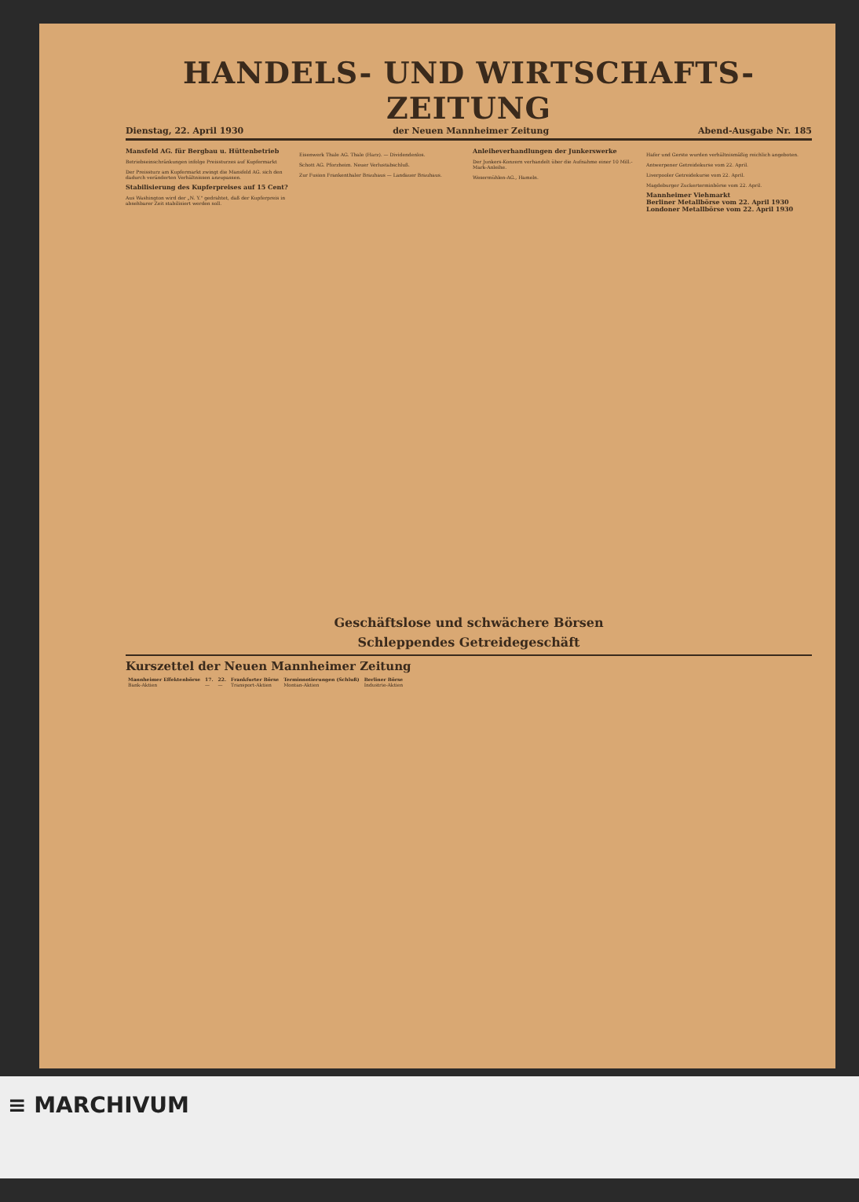HANDELS- UND WIRTSCHAFTS-ZEITUNG
Dienstag, 22. April 1930 der Neuen Mannheimer Zeitung Abend-Ausgabe Nr. 185
Mansfeld AG. für Bergbau u. Hüttenbetrieb
Betriebseinschränkungen infolge Preissturzes auf Kupfermarkt
Der Preissturz am Kupfermarkt zwingt die Mansfeld AG. sich den dadurch veränderten Verhältnissen anzupassen.
Stabilisierung des Kupferpreises auf 15 Cent?
Aus Washington wird der „N. Y." gedrahtet, daß der Kupferpreis in absehbarer Zeit stabilisiert werden soll.
Eisenwerk Thale AG. Thale (Harz). — Dividendenlos.
Schott AG. Pforzheim. Neuer Verlustabschluß.
Zur Fusion Frankenthaler Brauhaus — Landauer Brauhaus.
Anleiheverhandlungen der Junkerswerke
Der Junkers-Konzern verhandelt über die Aufnahme einer 10 Mill.-Mark-Anleihe.
Wesermühlen-AG., Hameln.
Hafer und Gerste wurden verhältnismäßig reichlich angeboten.
Antwerpener Getreidekurse vom 22. April.
Liverpooler Getreidekurse vom 22. April.
Magdeburger Zuckerterminbörse vom 22. April.
Mannheimer Viehmarkt
Berliner Metallbörse vom 22. April 1930
Londoner Metallbörse vom 22. April 1930
Geschäftslose und schwächere Börsen
Schleppendes Getreidegeschäft
Kurszettel der Neuen Mannheimer Zeitung
| Mannheimer Effektenbörse | 17. | 22. | Frankfurter Börse | Terminnotierungen (Schluß) | Berliner Börse |
| --- | --- | --- | --- | --- | --- |
| Bank-Aktien | — | — | Transport-Aktien | Montan-Aktien | Industrie-Aktien |
≡ MARCHIVUM